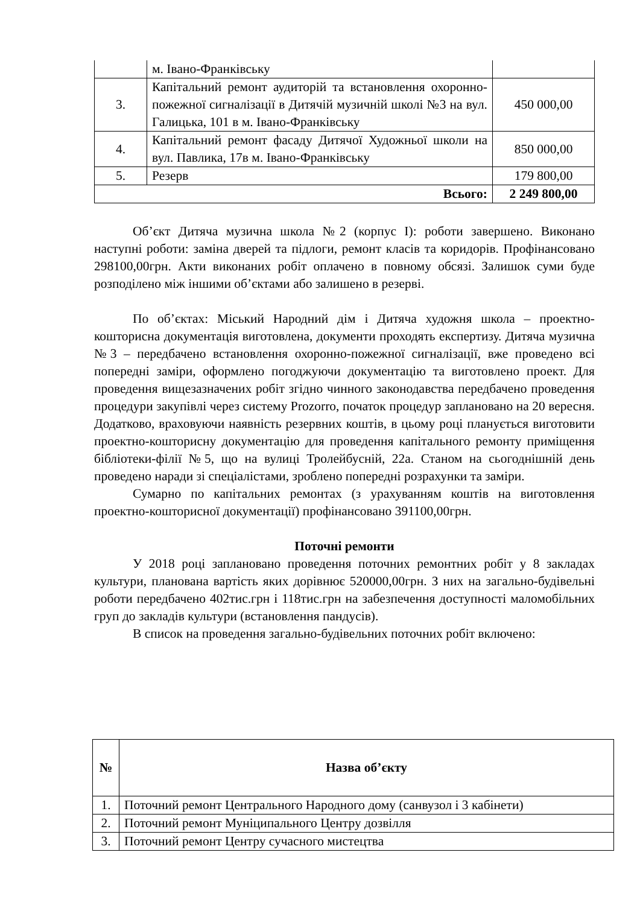| | м. Івано-Франківську | |
| 3. | Капітальний ремонт аудиторій та встановлення охоронно-пожежної сигналізації в Дитячій музичній школі №3 на вул. Галицька, 101 в м. Івано-Франківську | 450 000,00 |
| 4. | Капітальний ремонт фасаду Дитячої Художньої школи на вул. Павлика, 17в м. Івано-Франківську | 850 000,00 |
| 5. | Резерв | 179 800,00 |
| Всього: | | 2 249 800,00 |
Об’єкт Дитяча музична школа №2 (корпус I): роботи завершено. Виконано наступні роботи: заміна дверей та підлоги, ремонт класів та коридорів. Профінансовано 298100,00грн. Акти виконаних робіт оплачено в повному обсязі. Залишок суми буде розподілено між іншими об’єктами або залишено в резерві.
По об’єктах: Міський Народний дім і Дитяча художня школа – проектно-кошторисна документація виготовлена, документи проходять експертизу. Дитяча музична №3 – передбачено встановлення охоронно-пожежної сигналізації, вже проведено всі попередні заміри, оформлено погоджуючи документацію та виготовлено проект. Для проведення вищезазначених робіт згідно чинного законодавства передбачено проведення процедури закупівлі через систему Prozorro, початок процедур заплановано на 20 вересня. Додатково, враховуючи наявність резервних коштів, в цьому році планується виготовити проектно-кошторисну документацію для проведення капітального ремонту приміщення бібліотеки-філії №5, що на вулиці Тролейбусній, 22а. Станом на сьогоднішній день проведено наради зі спеціалістами, зроблено попередні розрахунки та заміри.
Сумарно по капітальних ремонтах (з урахуванням коштів на виготовлення проектно-кошторисної документації) профінансовано 391100,00грн.
Поточні ремонти
У 2018 році заплановано проведення поточних ремонтних робіт у 8 закладах культури, планована вартість яких дорівнює 520000,00грн. З них на загально-будівельні роботи передбачено 402тис.грн і 118тис.грн на забезпечення доступності маломобільних груп до закладів культури (встановлення пандусів).
В список на проведення загально-будівельних поточних робіт включено:
| № | Назва об’єкту |
| --- | --- |
| 1. | Поточний ремонт Центрального Народного дому (санвузол і 3 кабінети) |
| 2. | Поточний ремонт Муніципального Центру дозвілля |
| 3. | Поточний ремонт Центру сучасного мистецтва |